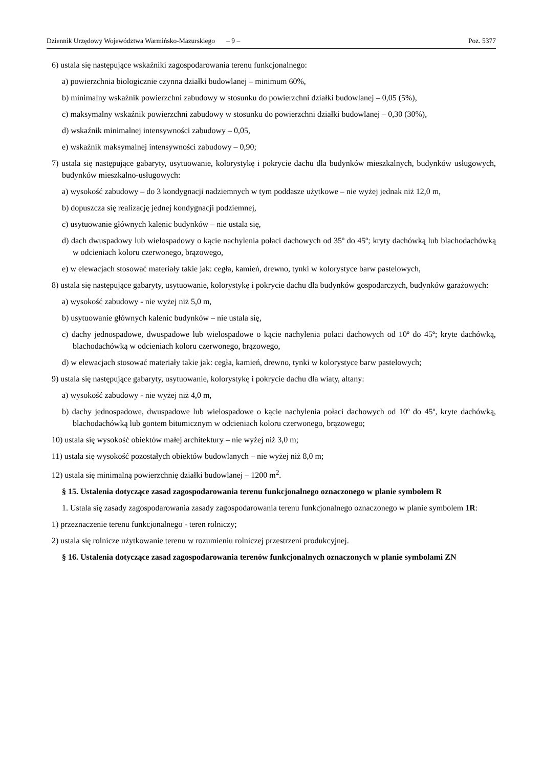Dziennik Urzędowy Województwa Warmińsko-Mazurskiego – 9 – Poz. 5377
6) ustala się następujące wskaźniki zagospodarowania terenu funkcjonalnego:
a) powierzchnia biologicznie czynna działki budowlanej – minimum 60%,
b) minimalny wskaźnik powierzchni zabudowy w stosunku do powierzchni działki budowlanej – 0,05 (5%),
c) maksymalny wskaźnik powierzchni zabudowy w stosunku do powierzchni działki budowlanej – 0,30 (30%),
d) wskaźnik minimalnej intensywności zabudowy – 0,05,
e) wskaźnik maksymalnej intensywności zabudowy – 0,90;
7) ustala się następujące gabaryty, usytuowanie, kolorystykę i pokrycie dachu dla budynków mieszkalnych, budynków usługowych, budynków mieszkalno-usługowych:
a) wysokość zabudowy – do 3 kondygnacji nadziemnych w tym poddasze użytkowe – nie wyżej jednak niż 12,0 m,
b) dopuszcza się realizację jednej kondygnacji podziemnej,
c) usytuowanie głównych kalenic budynków – nie ustala się,
d) dach dwuspadowy lub wielospadowy o kącie nachylenia połaci dachowych od 35º do 45º; kryty dachówką lub blachodachówką w odcieniach koloru czerwonego, brązowego,
e) w elewacjach stosować materiały takie jak: cegła, kamień, drewno, tynki w kolorystyce barw pastelowych,
8) ustala się następujące gabaryty, usytuowanie, kolorystykę i pokrycie dachu dla budynków gospodarczych, budynków garażowych:
a) wysokość zabudowy - nie wyżej niż 5,0 m,
b) usytuowanie głównych kalenic budynków – nie ustala się,
c) dachy jednospadowe, dwuspadowe lub wielospadowe o kącie nachylenia połaci dachowych od 10º do 45º; kryte dachówką, blachodachówką w odcieniach koloru czerwonego, brązowego,
d) w elewacjach stosować materiały takie jak: cegła, kamień, drewno, tynki w kolorystyce barw pastelowych;
9) ustala się następujące gabaryty, usytuowanie, kolorystykę i pokrycie dachu dla wiaty, altany:
a) wysokość zabudowy - nie wyżej niż 4,0 m,
b) dachy jednospadowe, dwuspadowe lub wielospadowe o kącie nachylenia połaci dachowych od 10º do 45º, kryte dachówką, blachodachówką lub gontem bitumicznym w odcieniach koloru czerwonego, brązowego;
10) ustala się wysokość obiektów małej architektury – nie wyżej niż 3,0 m;
11) ustala się wysokość pozostałych obiektów budowlanych – nie wyżej niż 8,0 m;
12) ustala się minimalną powierzchnię działki budowlanej – 1200 m<sup>2</sup>.
§ 15. Ustalenia dotyczące zasad zagospodarowania terenu funkcjonalnego oznaczonego w planie symbolem R
1. Ustala się zasady zagospodarowania zasady zagospodarowania terenu funkcjonalnego oznaczonego w planie symbolem 1R:
1) przeznaczenie terenu funkcjonalnego - teren rolniczy;
2) ustala się rolnicze użytkowanie terenu w rozumieniu rolniczej przestrzeni produkcyjnej.
§ 16. Ustalenia dotyczące zasad zagospodarowania terenów funkcjonalnych oznaczonych w planie symbolami ZN